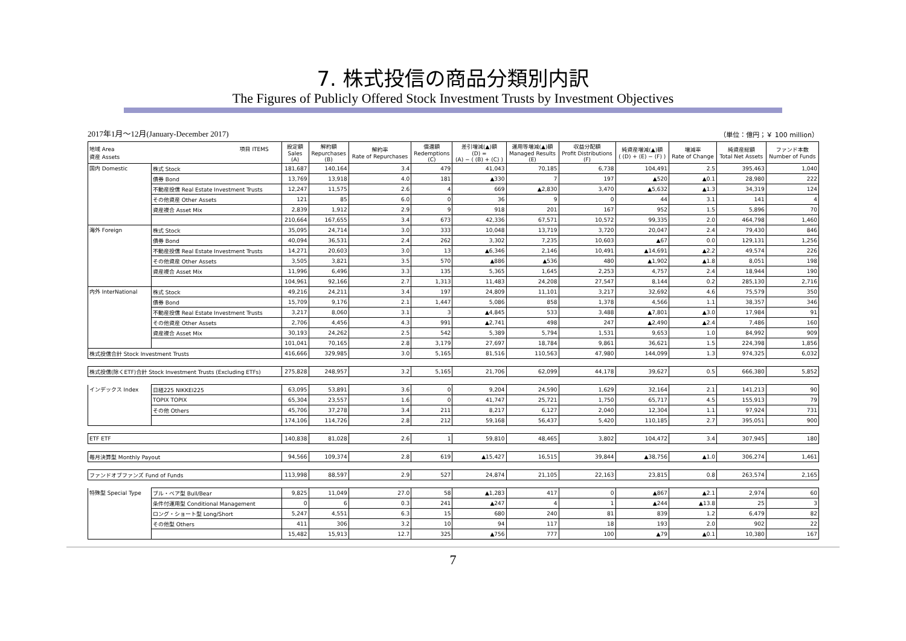7. 株式投信の商品分類別内訳
The Figures of Publicly Offered Stock Investment Trusts by Investment Objectives
2017年1月～12月(January-December 2017) （単位：億円；￥ 100 million）
| 地域 Area 項目 ITEMS 資産 Assets | | 設定額 Sales (A) | 解約額 Repurchases (B) | 解約率 Rate of Repurchases | 償還額 Redemptions (C) | 差引増減(▲)額 (D) = (A) − ( (B) + (C) ) | 運用等増減(▲)額 Managed Results (E) | 収益分配額 Profit Distributions (F) | 純資産増減(▲)額 ( (D) + (E) − (F) ) | 増減率 Rate of Change | 純資産総額 Total Net Assets | ファンド本数 Number of Funds |
| --- | --- | --- | --- | --- | --- | --- | --- | --- | --- | --- | --- | --- |
| 国内 Domestic | 株式 Stock | 181,687 | 140,164 | 3.4 | 479 | 41,043 | 70,185 | 6,738 | 104,491 | 2.5 | 395,463 | 1,040 |
| | 債券 Bond | 13,769 | 13,918 | 4.0 | 181 | ▲330 | 7 | 197 | ▲520 | ▲0.1 | 28,980 | 222 |
| | 不動産投信 Real Estate Investment Trusts | 12,247 | 11,575 | 2.6 | 4 | 669 | ▲2,830 | 3,470 | ▲5,632 | ▲1.3 | 34,319 | 124 |
| | その他資産 Other Assets | 121 | 85 | 6.0 | 0 | 36 | 9 | 0 | 44 | 3.1 | 141 | 4 |
| | 資産複合 Asset Mix | 2,839 | 1,912 | 2.9 | 9 | 918 | 201 | 167 | 952 | 1.5 | 5,896 | 70 |
| | | 210,664 | 167,655 | 3.4 | 673 | 42,336 | 67,571 | 10,572 | 99,335 | 2.0 | 464,798 | 1,460 |
| 海外 Foreign | 株式 Stock | 35,095 | 24,714 | 3.0 | 333 | 10,048 | 13,719 | 3,720 | 20,047 | 2.4 | 79,430 | 846 |
| | 債券 Bond | 40,094 | 36,531 | 2.4 | 262 | 3,302 | 7,235 | 10,603 | ▲67 | 0.0 | 129,131 | 1,256 |
| | 不動産投信 Real Estate Investment Trusts | 14,271 | 20,603 | 3.0 | 13 | ▲6,346 | 2,146 | 10,491 | ▲14,691 | ▲2.2 | 49,574 | 226 |
| | その他資産 Other Assets | 3,505 | 3,821 | 3.5 | 570 | ▲886 | ▲536 | 480 | ▲1,902 | ▲1.8 | 8,051 | 198 |
| | 資産複合 Asset Mix | 11,996 | 6,496 | 3.3 | 135 | 5,365 | 1,645 | 2,253 | 4,757 | 2.4 | 18,944 | 190 |
| | | 104,961 | 92,166 | 2.7 | 1,313 | 11,483 | 24,208 | 27,547 | 8,144 | 0.2 | 285,130 | 2,716 |
| 内外 InterNational | 株式 Stock | 49,216 | 24,211 | 3.4 | 197 | 24,809 | 11,101 | 3,217 | 32,692 | 4.6 | 75,579 | 350 |
| | 債券 Bond | 15,709 | 9,176 | 2.1 | 1,447 | 5,086 | 858 | 1,378 | 4,566 | 1.1 | 38,357 | 346 |
| | 不動産投信 Real Estate Investment Trusts | 3,217 | 8,060 | 3.1 | 3 | ▲4,845 | 533 | 3,488 | ▲7,801 | ▲3.0 | 17,984 | 91 |
| | その他資産 Other Assets | 2,706 | 4,456 | 4.3 | 991 | ▲2,741 | 498 | 247 | ▲2,490 | ▲2.4 | 7,486 | 160 |
| | 資産複合 Asset Mix | 30,193 | 24,262 | 2.5 | 542 | 5,389 | 5,794 | 1,531 | 9,653 | 1.0 | 84,992 | 909 |
| | | 101,041 | 70,165 | 2.8 | 3,179 | 27,697 | 18,784 | 9,861 | 36,621 | 1.5 | 224,398 | 1,856 |
| 株式投信合計 Stock Investment Trusts | | 416,666 | 329,985 | 3.0 | 5,165 | 81,516 | 110,563 | 47,980 | 144,099 | 1.3 | 974,325 | 6,032 |
| 株式投信(除くETF)合計 Stock Investment Trusts (Excluding ETFs) | | 275,828 | 248,957 | 3.2 | 5,165 | 21,706 | 62,099 | 44,178 | 39,627 | 0.5 | 666,380 | 5,852 |
| インデックス Index | 日経225 NIKKEI225 | 63,095 | 53,891 | 3.6 | 0 | 9,204 | 24,590 | 1,629 | 32,164 | 2.1 | 141,213 | 90 |
| | TOPIX TOPIX | 65,304 | 23,557 | 1.6 | 0 | 41,747 | 25,721 | 1,750 | 65,717 | 4.5 | 155,913 | 79 |
| | その他 Others | 45,706 | 37,278 | 3.4 | 211 | 8,217 | 6,127 | 2,040 | 12,304 | 1.1 | 97,924 | 731 |
| | | 174,106 | 114,726 | 2.8 | 212 | 59,168 | 56,437 | 5,420 | 110,185 | 2.7 | 395,051 | 900 |
| ETF ETF | | 140,838 | 81,028 | 2.6 | 1 | 59,810 | 48,465 | 3,802 | 104,472 | 3.4 | 307,945 | 180 |
| 毎月決算型 Monthly Payout | | 94,566 | 109,374 | 2.8 | 619 | ▲15,427 | 16,515 | 39,844 | ▲38,756 | ▲1.0 | 306,274 | 1,461 |
| ファンドオブファンズ Fund of Funds | | 113,998 | 88,597 | 2.9 | 527 | 24,874 | 21,105 | 22,163 | 23,815 | 0.8 | 263,574 | 2,165 |
| 特殊型 Special Type | ブル・ベア型 Bull/Bear | 9,825 | 11,049 | 27.0 | 58 | ▲1,283 | 417 | 0 | ▲867 | ▲2.1 | 2,974 | 60 |
| | 条件付運用型 Conditional Management | 0 | 6 | 0.3 | 241 | ▲247 | 4 | 1 | ▲244 | ▲13.8 | 25 | 3 |
| | ロング・ショート型 Long/Short | 5,247 | 4,551 | 6.3 | 15 | 680 | 240 | 81 | 839 | 1.2 | 6,479 | 82 |
| | その他型 Others | 411 | 306 | 3.2 | 10 | 94 | 117 | 18 | 193 | 2.0 | 902 | 22 |
| | | 15,482 | 15,913 | 12.7 | 325 | ▲756 | 777 | 100 | ▲79 | ▲0.1 | 10,380 | 167 |
7